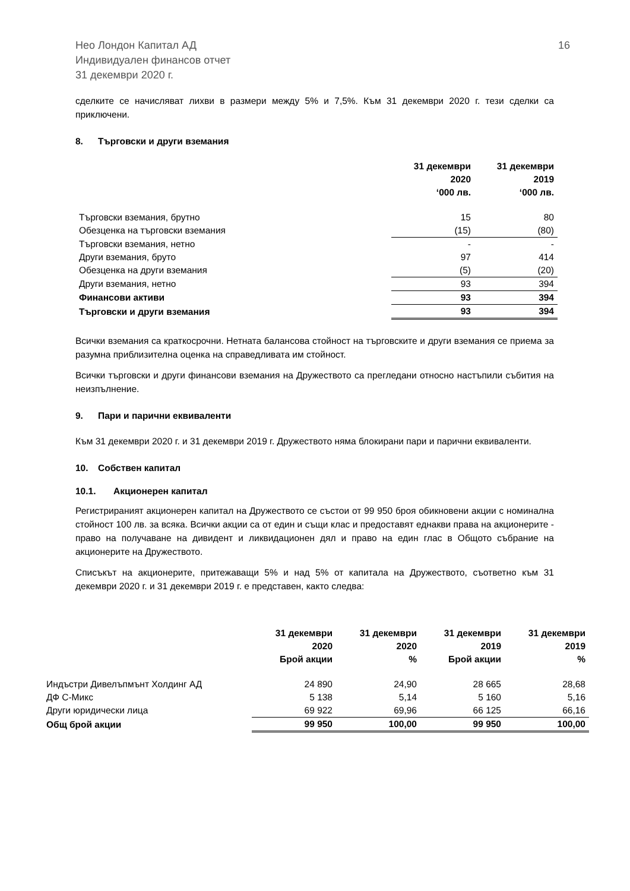Нео Лондон Капитал АД
Индивидуален финансов отчет
31 декември 2020 г.
16
сделките се начисляват лихви в размери между 5% и 7,5%. Към 31 декември 2020 г. тези сделки са приключени.
8. Търговски и други вземания
| | 31 декември 2020 ‘000 лв. | 31 декември 2019 ‘000 лв. |
| --- | --- | --- |
| Търговски вземания, брутно | 15 | 80 |
| Обезценка на търговски вземания | (15) | (80) |
| Търговски вземания, нетно | - | - |
| Други вземания, бруто | 97 | 414 |
| Обезценка на други вземания | (5) | (20) |
| Други вземания, нетно | 93 | 394 |
| Финансови активи | 93 | 394 |
| Търговски и други вземания | 93 | 394 |
Всички вземания са краткосрочни. Нетната балансова стойност на търговските и други вземания се приема за разумна приблизителна оценка на справедливата им стойност.
Всички търговски и други финансови вземания на Дружеството са прегледани относно настъпили събития на неизпълнение.
9. Пари и парични еквиваленти
Към 31 декември 2020 г. и 31 декември 2019 г. Дружеството няма блокирани пари и парични еквиваленти.
10. Собствен капитал
10.1. Акционерен капитал
Регистрираният акционерен капитал на Дружеството се състои от 99 950 броя обикновени акции с номинална стойност 100 лв. за всяка. Всички акции са от един и същи клас и предоставят еднакви права на акционерите - право на получаване на дивидент и ликвидационен дял и право на един глас в Общото събрание на акционерите на Дружеството.
Списъкът на акционерите, притежаващи 5% и над 5% от капитала на Дружеството, съответно към 31 декември 2020 г. и 31 декември 2019 г. е представен, както следва:
| | 31 декември 2020 Брой акции | 31 декември 2020 % | 31 декември 2019 Брой акции | 31 декември 2019 % |
| --- | --- | --- | --- | --- |
| Индъстри Дивелъпмънт Холдинг АД | 24 890 | 24,90 | 28 665 | 28,68 |
| ДФ С-Микс | 5 138 | 5,14 | 5 160 | 5,16 |
| Други юридически лица | 69 922 | 69,96 | 66 125 | 66,16 |
| Общ брой акции | 99 950 | 100,00 | 99 950 | 100,00 |